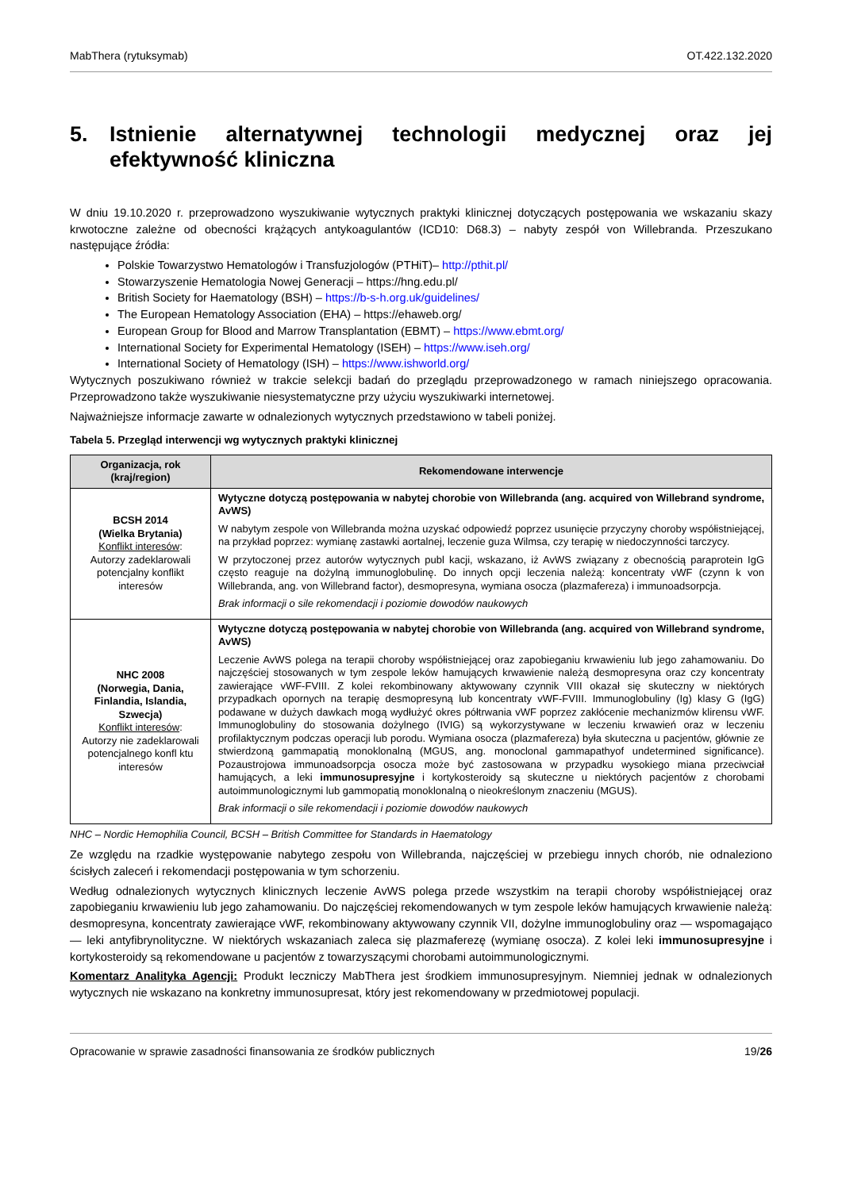MabThera (rytuksymab) OT.422.132.2020
5. Istnienie alternatywnej technologii medycznej oraz jej efektywność kliniczna
W dniu 19.10.2020 r. przeprowadzono wyszukiwanie wytycznych praktyki klinicznej dotyczących postępowania we wskazaniu skazy krwotoczne zależne od obecności krążących antykoagulantów (ICD10: D68.3) – nabyty zespół von Willebranda. Przeszukano następujące źródła:
Polskie Towarzystwo Hematologów i Transfuzjologów (PTHiT)– http://pthit.pl/
Stowarzyszenie Hematologia Nowej Generacji – https://hng.edu.pl/
British Society for Haematology (BSH) – https://b-s-h.org.uk/guidelines/
The European Hematology Association (EHA) – https://ehaweb.org/
European Group for Blood and Marrow Transplantation (EBMT) – https://www.ebmt.org/
International Society for Experimental Hematology (ISEH) – https://www.iseh.org/
International Society of Hematology (ISH) – https://www.ishworld.org/
Wytycznych poszukiwano również w trakcie selekcji badań do przeglądu przeprowadzonego w ramach niniejszego opracowania. Przeprowadzono także wyszukiwanie niesystematyczne przy użyciu wyszukiwarki internetowej.
Najważniejsze informacje zawarte w odnalezionych wytycznych przedstawiono w tabeli poniżej.
Tabela 5. Przegląd interwencji wg wytycznych praktyki klinicznej
| Organizacja, rok (kraj/region) | Rekomendowane interwencje |
| --- | --- |
| BCSH 2014 (Wielka Brytania) Konflikt interesów : Autorzy zadeklarowali potencjalny konflikt interesów | Wytyczne dotyczą postępowania w nabytej chorobie von Willebranda (ang. acquired von Willebrand syndrome, AvWS) W nabytym zespole von Willebranda można uzyskać odpowiedź poprzez usunięcie przyczyny choroby współistniejącej, na przykład poprzez: wymianę zastawki aortalnej, leczenie guza Wilmsa, czy terapię w niedoczynności tarczycy. W przytoczonej przez autorów wytycznych publ kacji, wskazano, iż AvWS związany z obecnością paraprotein IgG często reaguje na dożylną immunoglobulinę. Do innych opcji leczenia należą: koncentraty vWF (czynn k von Willebranda, ang. von Willebrand factor), desmopresyna, wymiana osocza (plazmafereza) i immunoadsorpcja. Brak informacji o sile rekomendacji i poziomie dowodów naukowych |
| NHC 2008 (Norwegia, Dania, Finlandia, Islandia, Szwecja) Konflikt interesów : Autorzy nie zadeklarowali potencjalnego konfl ktu interesów | Wytyczne dotyczą postępowania w nabytej chorobie von Willebranda (ang. acquired von Willebrand syndrome, AvWS) Leczenie AvWS polega na terapii choroby współistniejącej oraz zapobieganiu krwawieniu lub jego zahamowaniu. Do najczęściej stosowanych w tym zespole leków hamujących krwawienie należą desmopresyna oraz czy koncentraty zawierające vWF-FVIII. Z kolei rekombinowany aktywowany czynnik VIII okazał się skuteczny w niektórych przypadkach opornych na terapię desmopresyną lub koncentraty vWF-FVIII. Immunoglobuliny (Ig) klasy G (IgG) podawane w dużych dawkach mogą wydłużyć okres półtrwania vWF poprzez zakłócenie mechanizmów klirensu vWF. Immunoglobuliny do stosowania dożylnego (IVIG) są wykorzystywane w leczeniu krwawień oraz w leczeniu profilaktycznym podczas operacji lub porodu. Wymiana osocza (plazmafereza) była skuteczna u pacjentów, głównie ze stwierdzoną gammapatią monoklonalną (MGUS, ang. monoclonal gammapathyof undetermined significance). Pozaustrojowa immunoadsorpcja osocza może być zastosowana w przypadku wysokiego miana przeciwciał hamujących, a leki immunosupresyjne i kortykosteroidy są skuteczne u niektórych pacjentów z chorobami autoimmunologicznymi lub gammopatią monoklonalną o nieokreślonym znaczeniu (MGUS). Brak informacji o sile rekomendacji i poziomie dowodów naukowych |
NHC – Nordic Hemophilia Council, BCSH – British Committee for Standards in Haematology
Ze względu na rzadkie występowanie nabytego zespołu von Willebranda, najczęściej w przebiegu innych chorób, nie odnaleziono ścisłych zaleceń i rekomendacji postępowania w tym schorzeniu.
Według odnalezionych wytycznych klinicznych leczenie AvWS polega przede wszystkim na terapii choroby współistniejącej oraz zapobieganiu krwawieniu lub jego zahamowaniu. Do najczęściej rekomendowanych w tym zespole leków hamujących krwawienie należą: desmopresyna, koncentraty zawierające vWF, rekombinowany aktywowany czynnik VII, dożylne immunoglobuliny oraz — wspomagająco — leki antyfibrynolityczne. W niektórych wskazaniach zaleca się plazmaferezę (wymianę osocza). Z kolei leki immunosupresyjne i kortykosteroidy są rekomendowane u pacjentów z towarzyszącymi chorobami autoimmunologicznymi.
Komentarz Analityka Agencji: Produkt leczniczy MabThera jest środkiem immunosupresyjnym. Niemniej jednak w odnalezionych wytycznych nie wskazano na konkretny immunosupresat, który jest rekomendowany w przedmiotowej populacji.
Opracowanie w sprawie zasadności finansowania ze środków publicznych 19/26